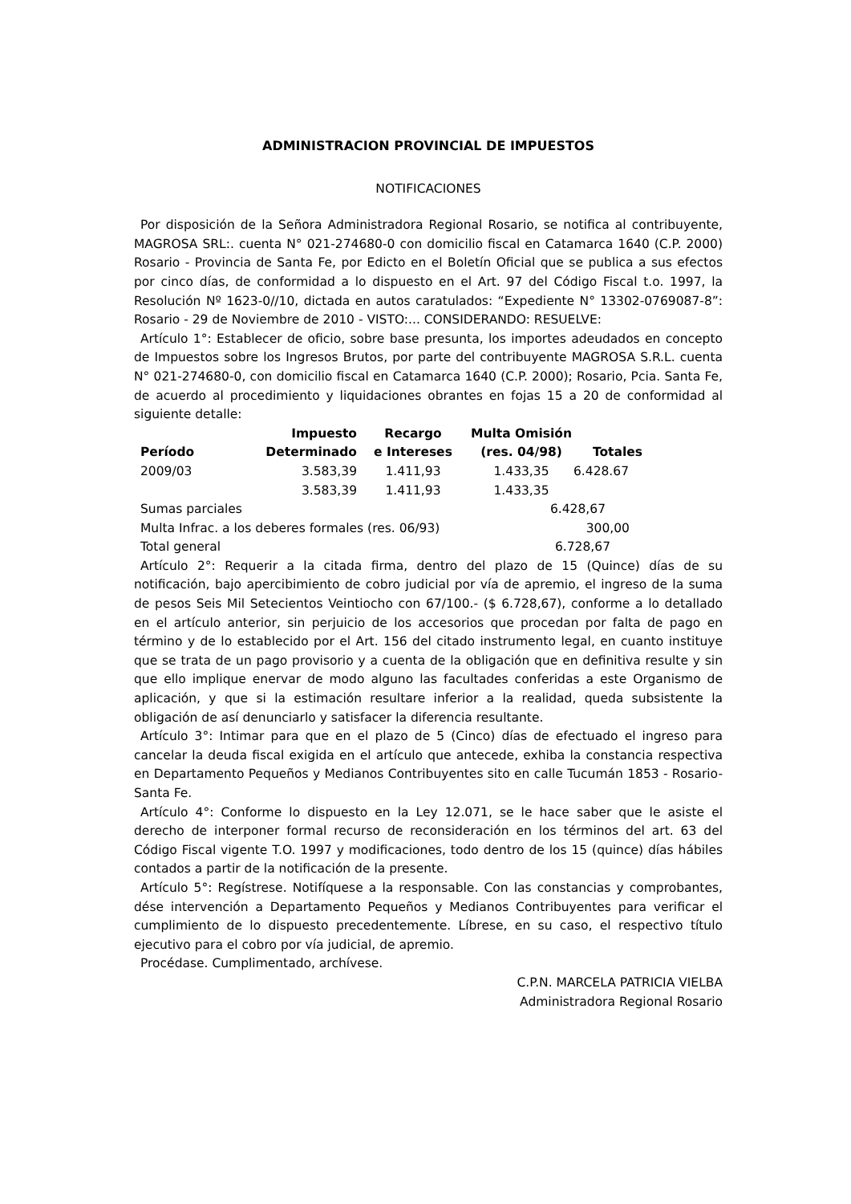ADMINISTRACION PROVINCIAL DE IMPUESTOS
NOTIFICACIONES
Por disposición de la Señora Administradora Regional Rosario, se notifica al contribuyente, MAGROSA SRL:. cuenta N° 021-274680-0 con domicilio fiscal en Catamarca 1640 (C.P. 2000) Rosario - Provincia de Santa Fe, por Edicto en el Boletín Oficial que se publica a sus efectos por cinco días, de conformidad a lo dispuesto en el Art. 97 del Código Fiscal t.o. 1997, la Resolución Nº 1623-0//10, dictada en autos caratulados: “Expediente N° 13302-0769087-8”: Rosario - 29 de Noviembre de 2010 - VISTO:... CONSIDERANDO: RESUELVE:
Artículo 1°: Establecer de oficio, sobre base presunta, los importes adeudados en concepto de Impuestos sobre los Ingresos Brutos, por parte del contribuyente MAGROSA S.R.L. cuenta N° 021-274680-0, con domicilio fiscal en Catamarca 1640 (C.P. 2000); Rosario, Pcia. Santa Fe, de acuerdo al procedimiento y liquidaciones obrantes en fojas 15 a 20 de conformidad al siguiente detalle:
| Período | Impuesto Determinado | Recargo e Intereses | Multa Omisión (res. 04/98) | Totales |
| --- | --- | --- | --- | --- |
| 2009/03 | 3.583,39 | 1.411,93 | 1.433,35 | 6.428.67 |
| | 3.583,39 | 1.411,93 | 1.433,35 | |
| Sumas parciales | | | 6.428,67 | |
| Multa Infrac. a los deberes formales (res. 06/93) | | | 300,00 | |
| Total general | | | 6.728,67 | |
Artículo 2°: Requerir a la citada firma, dentro del plazo de 15 (Quince) días de su notificación, bajo apercibimiento de cobro judicial por vía de apremio, el ingreso de la suma de pesos Seis Mil Setecientos Veintiocho con 67/100.- ($ 6.728,67), conforme a lo detallado en el artículo anterior, sin perjuicio de los accesorios que procedan por falta de pago en término y de lo establecido por el Art. 156 del citado instrumento legal, en cuanto instituye que se trata de un pago provisorio y a cuenta de la obligación que en definitiva resulte y sin que ello implique enervar de modo alguno las facultades conferidas a este Organismo de aplicación, y que si la estimación resultare inferior a la realidad, queda subsistente la obligación de así denunciarlo y satisfacer la diferencia resultante.
Artículo 3°: Intimar para que en el plazo de 5 (Cinco) días de efectuado el ingreso para cancelar la deuda fiscal exigida en el artículo que antecede, exhiba la constancia respectiva en Departamento Pequeños y Medianos Contribuyentes sito en calle Tucumán 1853 - Rosario- Santa Fe.
Artículo 4°: Conforme lo dispuesto en la Ley 12.071, se le hace saber que le asiste el derecho de interponer formal recurso de reconsideración en los términos del art. 63 del Código Fiscal vigente T.O. 1997 y modificaciones, todo dentro de los 15 (quince) días hábiles contados a partir de la notificación de la presente.
Artículo 5°: Regístrese. Notifíquese a la responsable. Con las constancias y comprobantes, dése intervención a Departamento Pequeños y Medianos Contribuyentes para verificar el cumplimiento de lo dispuesto precedentemente. Líbrese, en su caso, el respectivo título ejecutivo para el cobro por vía judicial, de apremio.
Procédase. Cumplimentado, archívese.
C.P.N. MARCELA PATRICIA VIELBA
Administradora Regional Rosario